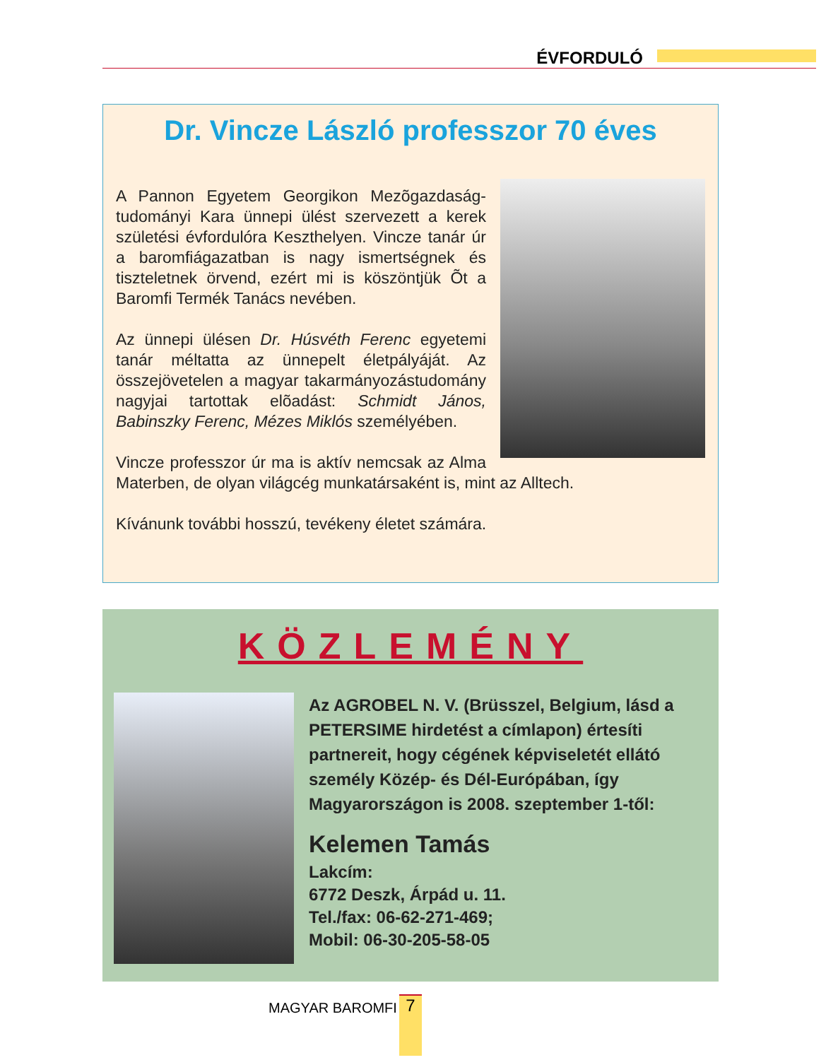ÉVFORDULÓ
Dr. Vincze László professzor 70 éves
A Pannon Egyetem Georgikon Mezõgazdaság-tudományi Kara ünnepi ülést szervezett a kerek születési évfordulóra Keszthelyen. Vincze tanár úr a baromfiágazatban is nagy ismertségnek és tiszteletnek örvend, ezért mi is köszöntjük Õt a Baromfi Termék Tanács nevében.
Az ünnepi ülésen Dr. Húsvéth Ferenc egyetemi tanár méltatta az ünnepelt életpályáját. Az összejövetelen a magyar takarmányozástudomány nagyjai tartottak elõadást: Schmidt János, Babinszky Ferenc, Mézes Miklós személyében.
Vincze professzor úr ma is aktív nemcsak az Alma Materben, de olyan világcég munkatársaként is, mint az Alltech.
Kívánunk további hosszú, tevékeny életet számára.
KÖZLEMÉNY
Az AGROBEL N. V. (Brüsszel, Belgium, lásd a PETERSIME hirdetést a címlapon) értesíti partnereit, hogy cégének képviseletét ellátó személy Közép- és Dél-Európában, így Magyarországon is 2008. szeptember 1-től:
Kelemen Tamás
Lakcím:
6772 Deszk, Árpád u. 11.
Tel./fax: 06-62-271-469;
Mobil: 06-30-205-58-05
MAGYAR BAROMFI 7